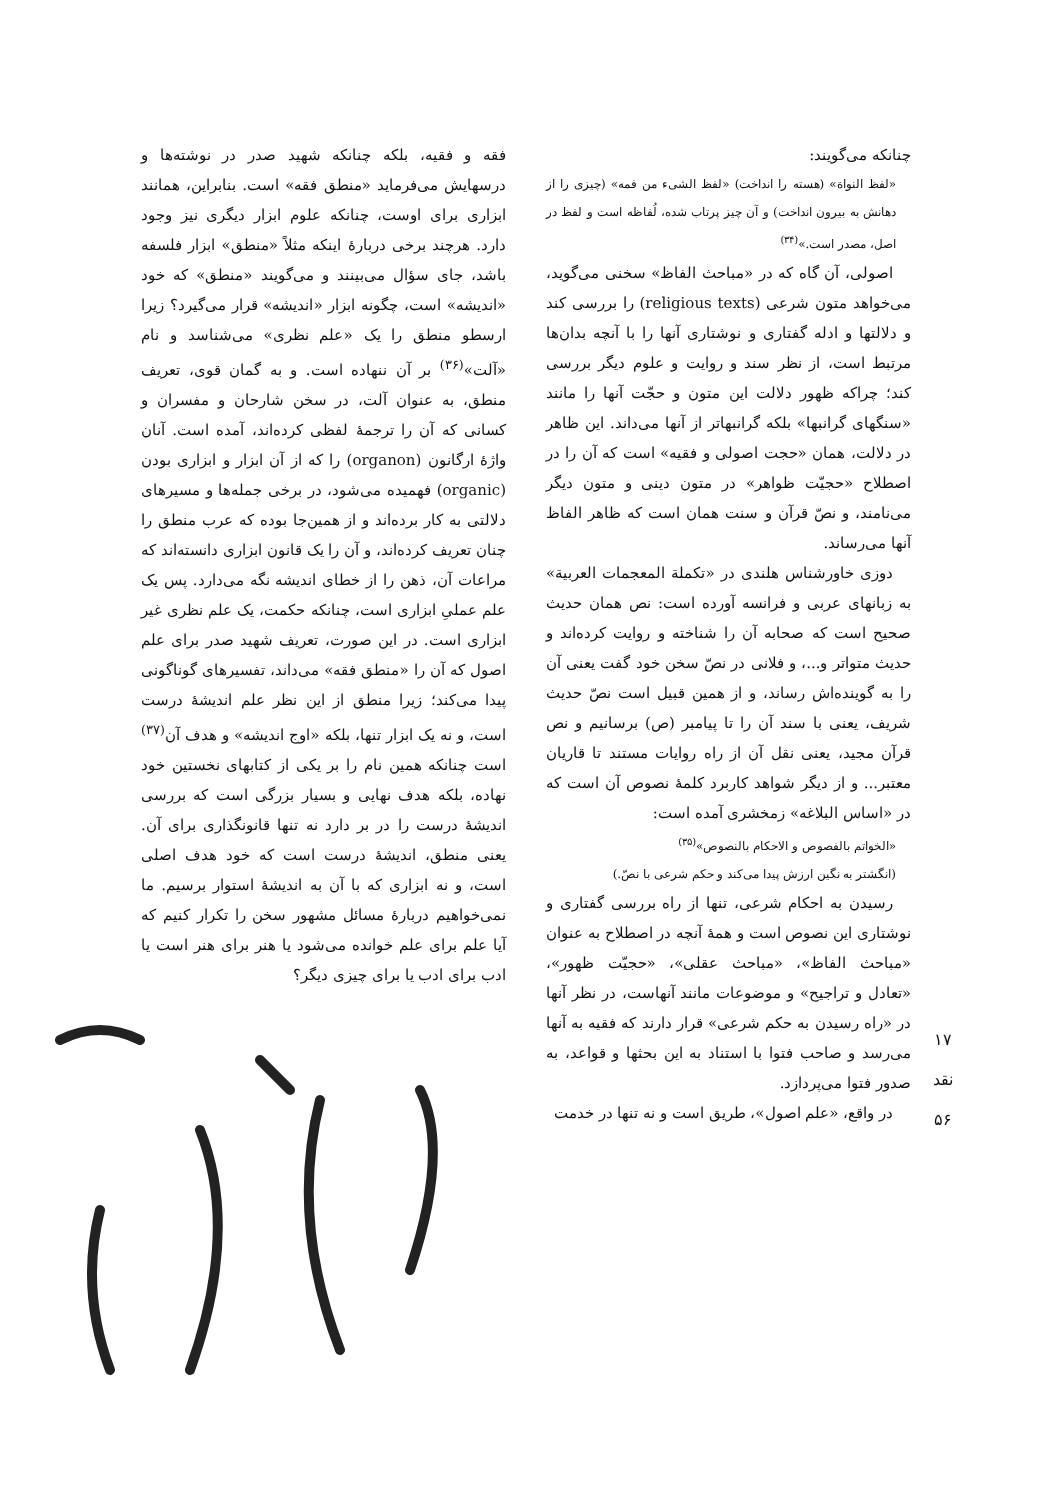چنانکه می‌گویند:
«لفظ النواة» (هسته را انداخت) «لفظ الشیء من فمه» (چیزی را از دهانش به بیرون انداخت) و آن چیز پرتاب شده، لُفاظه است و لفظ در اصل، مصدر است.»<sup>(۳۴)</sup>
اصولی، آن گاه که در «مباحث الفاظ» سخنی می‌گوید، می‌خواهد متون شرعی (religious texts) را بررسی کند و دلالتها و ادله گفتاری و نوشتاری آنها را با آنچه بدان‌ها مرتبط است، از نظر سند و روایت و علوم دیگر بررسی کند؛ چراکه ظهور دلالت این متون و حجّت آنها را مانند «سنگهای گرانبها» بلکه گرانبهاتر از آنها می‌داند. این ظاهر در دلالت، همان «حجت اصولی و فقیه» است که آن را در اصطلاح «حجیّت ظواهر» در متون دینی و متون دیگر می‌نامند، و نصّ قرآن و سنت همان است که ظاهر الفاظ آنها می‌رساند.
دوزی خاورشناس هلندی در «تکملة المعجمات العربیة» به زبانهای عربی و فرانسه آورده است: نص همان حدیث صحیح است که صحابه آن را شناخته و روایت کرده‌اند و حدیث متواتر و...، و فلانی در نصّ سخن خود گفت یعنی آن را به گوینده‌اش رساند، و از همین قبیل است نصّ حدیث شریف، یعنی با سند آن را تا پیامبر (ص) برسانیم و نص قرآن مجید، یعنی نقل آن از راه روایات مستند تا قاریان معتبر... و از دیگر شواهد کاربرد کلمهٔ نصوص آن است که در «اساس البلاغه» زمخشری آمده است:
«الخواتم بالفصوص و الاحکام بالنصوص»<sup>(۳۵)</sup>
(انگشتر به نگین ارزش پیدا می‌کند و حکم شرعی با نصّ.)
رسیدن به احکام شرعی، تنها از راه بررسی گفتاری و نوشتاری این نصوص است و همهٔ آنچه در اصطلاح به عنوان «مباحث الفاظ»، «مباحث عقلی»، «حجیّت ظهور»، «تعادل و تراجیح» و موضوعات مانند آنهاست، در نظر آنها در «راه رسیدن به حکم شرعی» قرار دارند که فقیه به آنها می‌رسد و صاحب فتوا با استناد به این بحثها و قواعد، به صدور فتوا می‌پردازد.
در واقع، «علم اصول»، طریق است و نه تنها در خدمت
فقه و فقیه، بلکه چنانکه شهید صدر در نوشته‌ها و درسهایش می‌فرماید «منطق فقه» است. بنابراین، همانند ابزاری برای اوست، چنانکه علوم ابزار دیگری نیز وجود دارد. هرچند برخی دربارهٔ اینکه مثلاً «منطق» ابزار فلسفه باشد، جای سؤال می‌بینند و می‌گویند «منطق» که خود «اندیشه» است، چگونه ابزار «اندیشه» قرار می‌گیرد؟ زیرا ارسطو منطق را یک «علم نظری» می‌شناسد و نام «آلت»<sup>(۳۶)</sup> بر آن ننهاده است. و به گمان قوی، تعریف منطق، به عنوان آلت، در سخن شارحان و مفسران و کسانی که آن را ترجمهٔ لفظی کرده‌اند، آمده است. آنان واژهٔ ارگانون (organon) را که از آن ابزار و ابزاری بودن (organic) فهمیده می‌شود، در برخی جمله‌ها و مسیرهای دلالتی به کار برده‌اند و از همین‌جا بوده که عرب منطق را چنان تعریف کرده‌اند، و آن را یک قانون ابزاری دانسته‌اند که مراعات آن، ذهن را از خطای اندیشه نگه می‌دارد. پس یک علم عملیِ ابزاری است، چنانکه حکمت، یک علم نظری غیر ابزاری است. در این صورت، تعریف شهید صدر برای علم اصول که آن را «منطق فقه» می‌داند، تفسیرهای گوناگونی پیدا می‌کند؛ زیرا منطق از این نظر علم اندیشهٔ درست است، و نه یک ابزار تنها، بلکه «اوج اندیشه» و هدف آن<sup>(۳۷)</sup> است چنانکه همین نام را بر یکی از کتابهای نخستین خود نهاده، بلکه هدف نهایی و بسیار بزرگی است که بررسی اندیشهٔ درست را در بر دارد نه تنها قانونگذاری برای آن. یعنی منطق، اندیشهٔ درست است که خود هدف اصلی است، و نه ابزاری که با آن به اندیشهٔ استوار برسیم. ما نمی‌خواهیم دربارهٔ مسائل مشهور سخن را تکرار کنیم که آیا علم برای علم خوانده می‌شود یا هنر برای هنر است یا ادب برای ادب یا برای چیزی دیگر؟
۱۷
نقد
۵۶